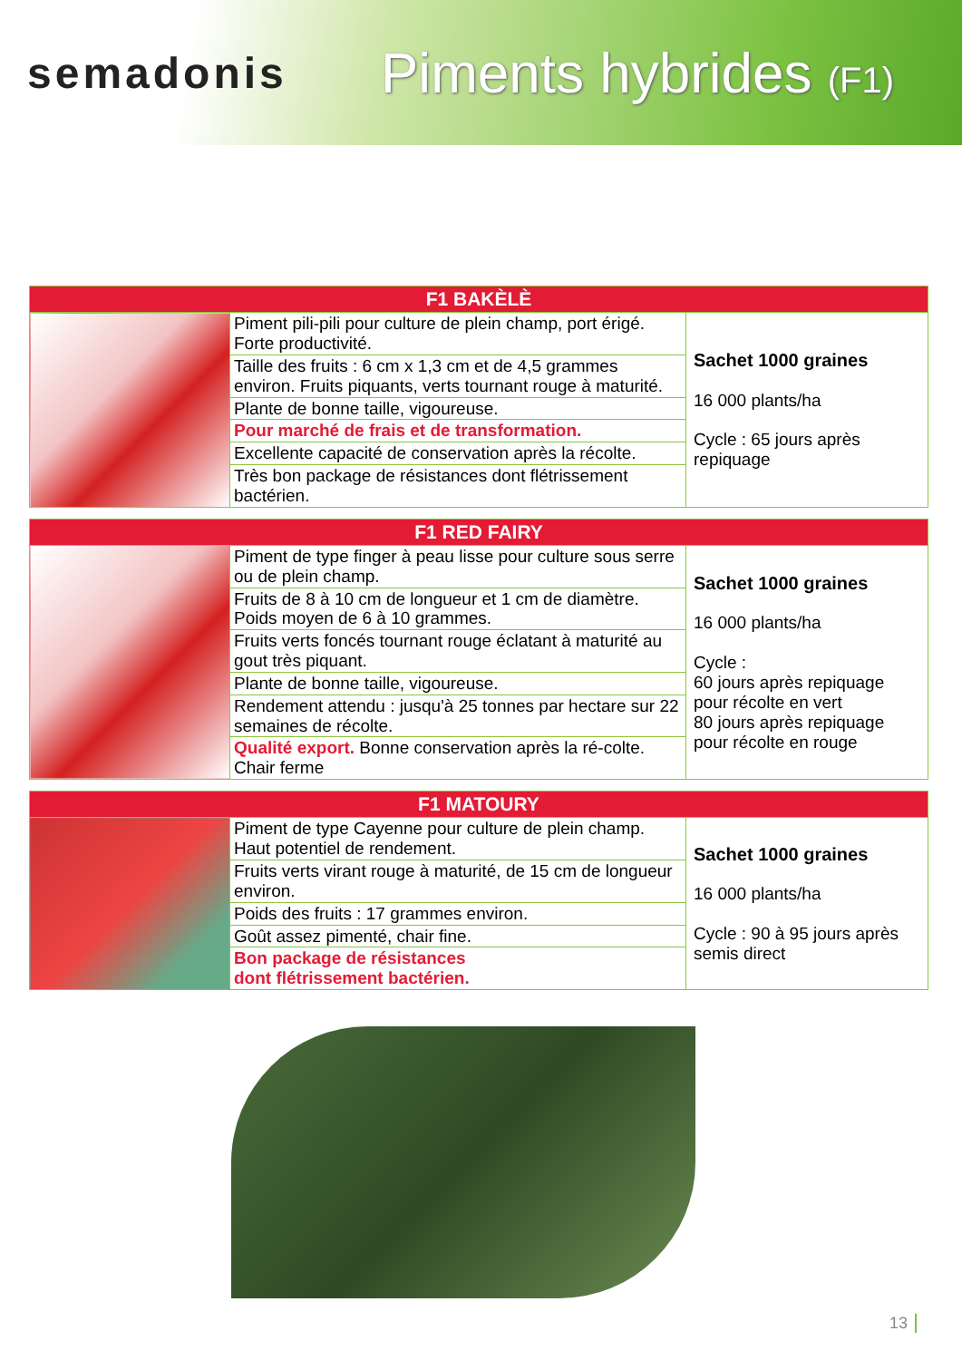semadonis
Piments hybrides (F1)
| F1 BAKÈLÈ | | |
| --- | --- | --- |
| | Piment pili-pili pour culture de plein champ, port érigé. Forte productivité. | Sachet 1000 graines 16 000 plants/ha Cycle : 65 jours après repiquage |
| | Taille des fruits : 6 cm x 1,3 cm et de 4,5 grammes environ. Fruits piquants, verts tournant rouge à maturité. | |
| | Plante de bonne taille, vigoureuse. | |
| | Pour marché de frais et de transformation. | |
| | Excellente capacité de conservation après la récolte. | |
| | Très bon package de résistances dont flétrissement bactérien. | |
| F1 RED FAIRY | | |
| --- | --- | --- |
| | Piment de type finger à peau lisse pour culture sous serre ou de plein champ. | Sachet 1000 graines 16 000 plants/ha Cycle : 60 jours après repiquage pour récolte en vert 80 jours après repiquage pour récolte en rouge |
| | Fruits de 8 à 10 cm de longueur et 1 cm de diamètre. Poids moyen de 6 à 10 grammes. | |
| | Fruits verts foncés tournant rouge éclatant à maturité au gout très piquant. | |
| | Plante de bonne taille, vigoureuse. | |
| | Rendement attendu : jusqu'à 25 tonnes par hectare sur 22 semaines de récolte. | |
| | Qualité export. Bonne conservation après la ré-colte. Chair ferme | |
| F1 MATOURY | | |
| --- | --- | --- |
| | Piment de type Cayenne pour culture de plein champ. Haut potentiel de rendement. | Sachet 1000 graines 16 000 plants/ha Cycle : 90 à 95 jours après semis direct |
| | Fruits verts virant rouge à maturité, de 15 cm de longueur environ. | |
| | Poids des fruits : 17 grammes environ. | |
| | Goût assez pimenté, chair fine. | |
| | Bon package de résistances dont flétrissement bactérien. | |
13